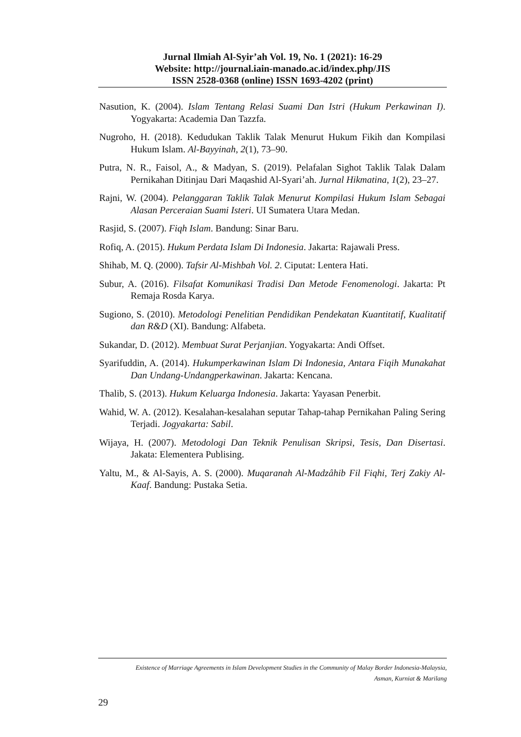Jurnal Ilmiah Al-Syir’ah Vol. 19, No. 1 (2021): 16-29
Website: http://journal.iain-manado.ac.id/index.php/JIS
ISSN 2528-0368 (online) ISSN 1693-4202 (print)
Nasution, K. (2004). Islam Tentang Relasi Suami Dan Istri (Hukum Perkawinan I). Yogyakarta: Academia Dan Tazzfa.
Nugroho, H. (2018). Kedudukan Taklik Talak Menurut Hukum Fikih dan Kompilasi Hukum Islam. Al-Bayyinah, 2(1), 73–90.
Putra, N. R., Faisol, A., & Madyan, S. (2019). Pelafalan Sighot Taklik Talak Dalam Pernikahan Ditinjau Dari Maqashid Al-Syari’ah. Jurnal Hikmatina, 1(2), 23–27.
Rajni, W. (2004). Pelanggaran Taklik Talak Menurut Kompilasi Hukum Islam Sebagai Alasan Perceraian Suami Isteri. UI Sumatera Utara Medan.
Rasjid, S. (2007). Fiqh Islam. Bandung: Sinar Baru.
Rofiq, A. (2015). Hukum Perdata Islam Di Indonesia. Jakarta: Rajawali Press.
Shihab, M. Q. (2000). Tafsir Al-Mishbah Vol. 2. Ciputat: Lentera Hati.
Subur, A. (2016). Filsafat Komunikasi Tradisi Dan Metode Fenomenologi. Jakarta: Pt Remaja Rosda Karya.
Sugiono, S. (2010). Metodologi Penelitian Pendidikan Pendekatan Kuantitatif, Kualitatif dan R&D (XI). Bandung: Alfabeta.
Sukandar, D. (2012). Membuat Surat Perjanjian. Yogyakarta: Andi Offset.
Syarifuddin, A. (2014). Hukumperkawinan Islam Di Indonesia, Antara Fiqih Munakahat Dan Undang-Undangperkawinan. Jakarta: Kencana.
Thalib, S. (2013). Hukum Keluarga Indonesia. Jakarta: Yayasan Penerbit.
Wahid, W. A. (2012). Kesalahan-kesalahan seputar Tahap-tahap Pernikahan Paling Sering Terjadi. Jogyakarta: Sabil.
Wijaya, H. (2007). Metodologi Dan Teknik Penulisan Skripsi, Tesis, Dan Disertasi. Jakata: Elementera Publising.
Yaltu, M., & Al-Sayis, A. S. (2000). Muqaranah Al-Madzâhib Fil Fiqhi, Terj Zakiy Al-Kaaf. Bandung: Pustaka Setia.
Existence of Marriage Agreements in Islam Development Studies in the Community of Malay Border Indonesia-Malaysia,
Asman, Kurniat & Marilang
29